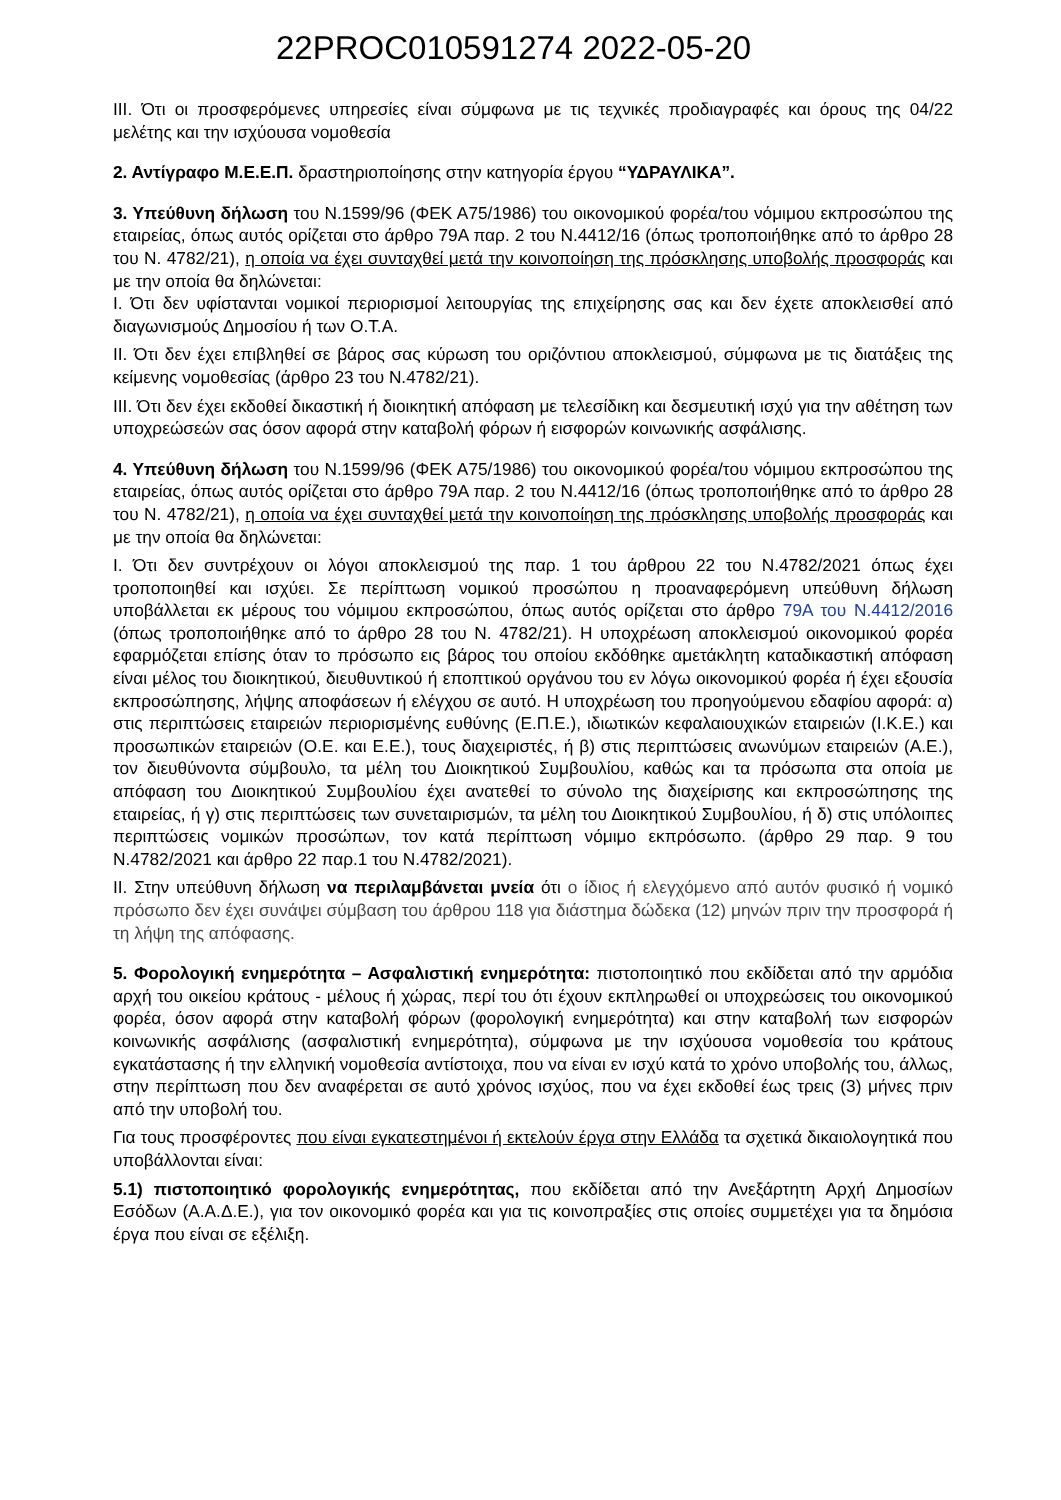22PROC010591274 2022-05-20
ΙΙΙ. Ότι οι προσφερόμενες υπηρεσίες είναι σύμφωνα με τις τεχνικές προδιαγραφές και όρους της 04/22 μελέτης και την ισχύουσα νομοθεσία
2. Αντίγραφο Μ.Ε.Ε.Π. δραστηριοποίησης στην κατηγορία έργου “ΥΔΡΑΥΛΙΚΑ”.
3. Υπεύθυνη δήλωση του Ν.1599/96 (ΦΕΚ Α75/1986) του οικονομικού φορέα/του νόμιμου εκπροσώπου της εταιρείας, όπως αυτός ορίζεται στο άρθρο 79Α παρ. 2 του Ν.4412/16 (όπως τροποποιήθηκε από το άρθρο 28 του Ν. 4782/21), η οποία να έχει συνταχθεί μετά την κοινοποίηση της πρόσκλησης υποβολής προσφοράς και με την οποία θα δηλώνεται:
Ι. Ότι δεν υφίστανται νομικοί περιορισμοί λειτουργίας της επιχείρησης σας και δεν έχετε αποκλεισθεί από διαγωνισμούς Δημοσίου ή των Ο.Τ.Α.
ΙΙ. Ότι δεν έχει επιβληθεί σε βάρος σας κύρωση του οριζόντιου αποκλεισμού, σύμφωνα με τις διατάξεις της κείμενης νομοθεσίας (άρθρο 23 του Ν.4782/21).
ΙΙΙ. Ότι δεν έχει εκδοθεί δικαστική ή διοικητική απόφαση με τελεσίδικη και δεσμευτική ισχύ για την αθέτηση των υποχρεώσεών σας όσον αφορά στην καταβολή φόρων ή εισφορών κοινωνικής ασφάλισης.
4. Υπεύθυνη δήλωση του Ν.1599/96 (ΦΕΚ Α75/1986) του οικονομικού φορέα/του νόμιμου εκπροσώπου της εταιρείας, όπως αυτός ορίζεται στο άρθρο 79Α παρ. 2 του Ν.4412/16 (όπως τροποποιήθηκε από το άρθρο 28 του Ν. 4782/21), η οποία να έχει συνταχθεί μετά την κοινοποίηση της πρόσκλησης υποβολής προσφοράς και με την οποία θα δηλώνεται:
Ι. Ότι δεν συντρέχουν οι λόγοι αποκλεισμού της παρ. 1 του άρθρου 22 του Ν.4782/2021 όπως έχει τροποποιηθεί και ισχύει. Σε περίπτωση νομικού προσώπου η προαναφερόμενη υπεύθυνη δήλωση υποβάλλεται εκ μέρους του νόμιμου εκπροσώπου, όπως αυτός ορίζεται στο άρθρο 79Α του Ν.4412/2016 (όπως τροποποιήθηκε από το άρθρο 28 του Ν. 4782/21). Η υποχρέωση αποκλεισμού οικονομικού φορέα εφαρμόζεται επίσης όταν το πρόσωπο εις βάρος του οποίου εκδόθηκε αμετάκλητη καταδικαστική απόφαση είναι μέλος του διοικητικού, διευθυντικού ή εποπτικού οργάνου του εν λόγω οικονομικού φορέα ή έχει εξουσία εκπροσώπησης, λήψης αποφάσεων ή ελέγχου σε αυτό. Η υποχρέωση του προηγούμενου εδαφίου αφορά: α) στις περιπτώσεις εταιρειών περιορισμένης ευθύνης (Ε.Π.Ε.), ιδιωτικών κεφαλαιουχικών εταιρειών (Ι.Κ.Ε.) και προσωπικών εταιρειών (Ο.Ε. και Ε.Ε.), τους διαχειριστές, ή β) στις περιπτώσεις ανωνύμων εταιρειών (Α.Ε.), τον διευθύνοντα σύμβουλο, τα μέλη του Διοικητικού Συμβουλίου, καθώς και τα πρόσωπα στα οποία με απόφαση του Διοικητικού Συμβουλίου έχει ανατεθεί το σύνολο της διαχείρισης και εκπροσώπησης της εταιρείας, ή γ) στις περιπτώσεις των συνεταιρισμών, τα μέλη του Διοικητικού Συμβουλίου, ή δ) στις υπόλοιπες περιπτώσεις νομικών προσώπων, τον κατά περίπτωση νόμιμο εκπρόσωπο. (άρθρο 29 παρ. 9 του Ν.4782/2021 και άρθρο 22 παρ.1 του Ν.4782/2021).
ΙΙ. Στην υπεύθυνη δήλωση να περιλαμβάνεται μνεία ότι ο ίδιος ή ελεγχόμενο από αυτόν φυσικό ή νομικό πρόσωπο δεν έχει συνάψει σύμβαση του άρθρου 118 για διάστημα δώδεκα (12) μηνών πριν την προσφορά ή τη λήψη της απόφασης.
5. Φορολογική ενημερότητα – Ασφαλιστική ενημερότητα: πιστοποιητικό που εκδίδεται από την αρμόδια αρχή του οικείου κράτους - μέλους ή χώρας, περί του ότι έχουν εκπληρωθεί οι υποχρεώσεις του οικονομικού φορέα, όσον αφορά στην καταβολή φόρων (φορολογική ενημερότητα) και στην καταβολή των εισφορών κοινωνικής ασφάλισης (ασφαλιστική ενημερότητα), σύμφωνα με την ισχύουσα νομοθεσία του κράτους εγκατάστασης ή την ελληνική νομοθεσία αντίστοιχα, που να είναι εν ισχύ κατά το χρόνο υποβολής του, άλλως, στην περίπτωση που δεν αναφέρεται σε αυτό χρόνος ισχύος, που να έχει εκδοθεί έως τρεις (3) μήνες πριν από την υποβολή του.
Για τους προσφέροντες που είναι εγκατεστημένοι ή εκτελούν έργα στην Ελλάδα τα σχετικά δικαιολογητικά που υποβάλλονται είναι:
5.1) πιστοποιητικό φορολογικής ενημερότητας, που εκδίδεται από την Ανεξάρτητη Αρχή Δημοσίων Εσόδων (Α.Α.Δ.Ε.), για τον οικονομικό φορέα και για τις κοινοπραξίες στις οποίες συμμετέχει για τα δημόσια έργα που είναι σε εξέλιξη.